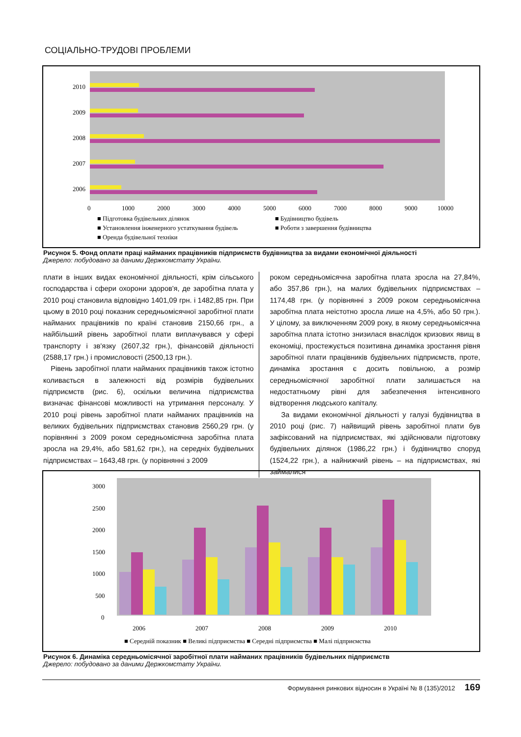СОЦІАЛЬНО-ТРУДОВІ ПРОБЛЕМИ
2010
2009
2008
2007
2006
0
1000
2000
3000
4000
5000
6000
7000
8000
9000
10000
■ Підготовка будівельних ділянок
■ Будівництво будівель
■ Установлення інженерного устаткування будівель
■ Роботи з завершення будівництва
■ Оренда будівельної техніки
Рисунок 5. Фонд оплати праці найманих працівників підприємств будівництва за видами економічної діяльності
Джерело: побудовано за даними Держкомстату України.
плати в інших видах економічної діяльності, крім сільського господарства і сфери охорони здоров'я, де заробітна плата у 2010 році становила відповідно 1401,09 грн. і 1482,85 грн. При цьому в 2010 році показник середньомісячної заробітної плати найманих працівників по країні становив 2150,66 грн., а найбільший рівень заробітної плати виплачувався у сфері транспорту і зв'язку (2607,32 грн.), фінансовій діяльності (2588,17 грн.) і промисловості (2500,13 грн.).
Рівень заробітної плати найманих працівників також істотно коливається в залежності від розмірів будівельних підприємств (рис. 6), оскільки величина підприємства визначає фінансові можливості на утримання персоналу. У 2010 році рівень заробітної плати найманих працівників на великих будівельних підприємствах становив 2560,29 грн. (у порівнянні з 2009 роком середньомісячна заробітна плата зросла на 29,4%, або 581,62 грн.), на середніх будівельних підприємствах – 1643,48 грн. (у порівнянні з 2009
роком середньомісячна заробітна плата зросла на 27,84%, або 357,86 грн.), на малих будівельних підприємствах – 1174,48 грн. (у порівнянні з 2009 роком середньомісячна заробітна плата неістотно зросла лише на 4,5%, або 50 грн.). У цілому, за виключенням 2009 року, в якому середньомісячна заробітна плата істотно знизилася внаслідок кризових явищ в економіці, простежується позитивна динаміка зростання рівня заробітної плати працівників будівельних підприємств, проте, динаміка зростання є досить повільною, а розмір середньомісячної заробітної плати залишається на недостатньому рівні для забезпечення інтенсивного відтворення людського капіталу.
За видами економічної діяльності у галузі будівництва в 2010 році (рис. 7) найвищий рівень заробітної плати був зафіксований на підприємствах, які здійснювали підготовку будівельних ділянок (1986,22 грн.) і будівництво споруд (1524,22 грн.), а найнижчий рівень – на підприємствах, які займалися
3000
2500
2000
1500
1000
500
0
2006
2007
2008
2009
2010
■ Середній показник ■ Великі підприємства ■ Середні підприємства ■ Малі підприємства
Рисунок 6. Динаміка середньомісячної заробітної плати найманих працівників будівельних підприємств
Джерело: побудовано за даними Держкомстату України.
Формування ринкових відносин в Україні № 8 (135)/2012 169